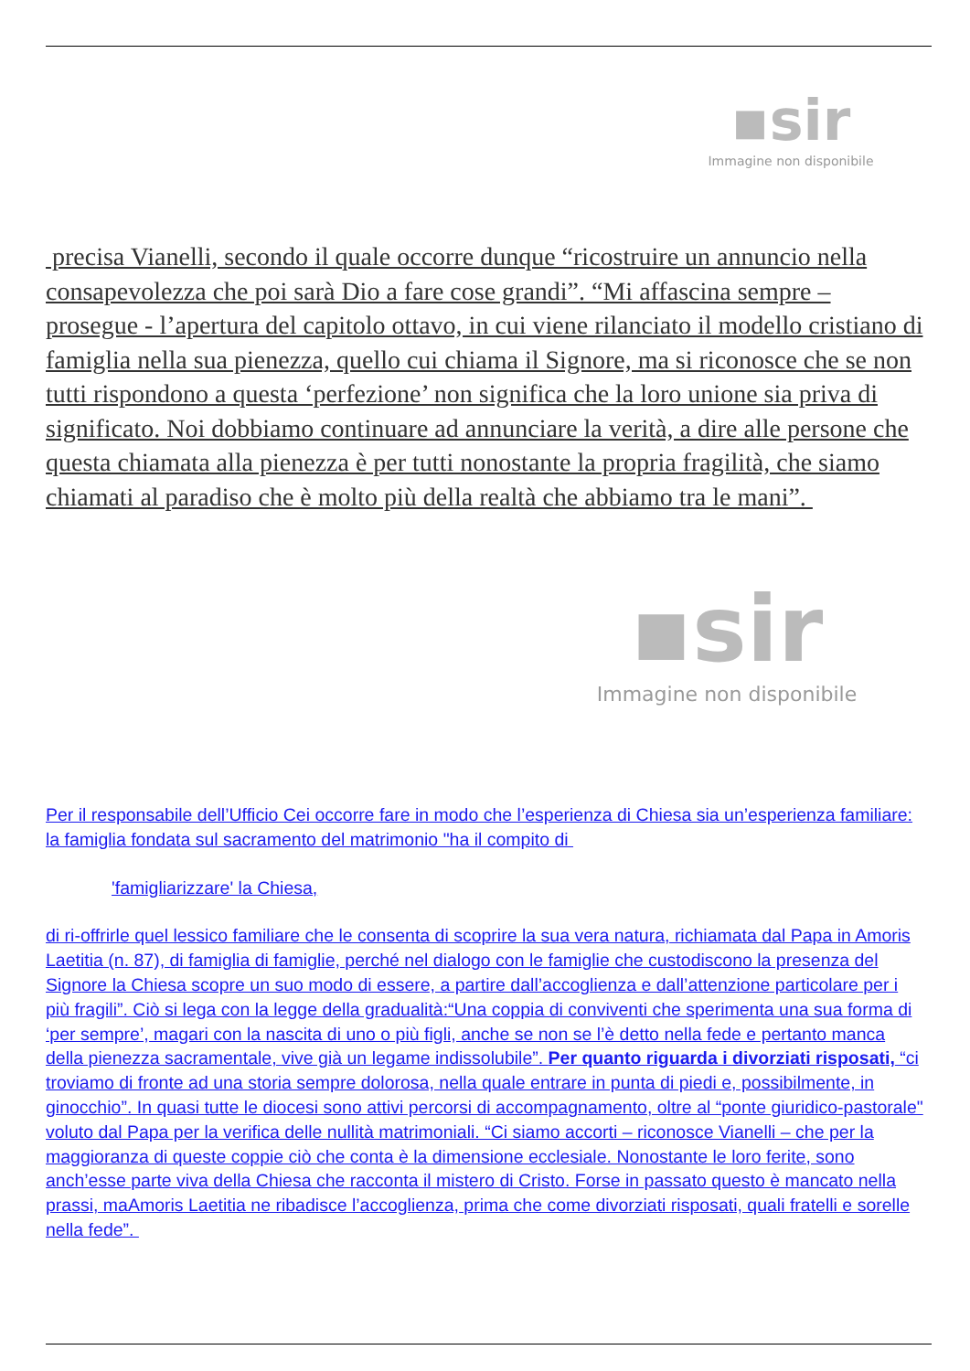▪sir
Immagine non disponibile
precisa Vianelli, secondo il quale occorre dunque “ricostruire un annuncio nella consapevolezza che poi sarà Dio a fare cose grandi”. “Mi affascina sempre – prosegue - l’apertura del capitolo ottavo, in cui viene rilanciato il modello cristiano di famiglia nella sua pienezza, quello cui chiama il Signore, ma si riconosce che se non tutti rispondono a questa ‘perfezione’ non significa che la loro unione sia priva di significato. Noi dobbiamo continuare ad annunciare la verità, a dire alle persone che questa chiamata alla pienezza è per tutti nonostante la propria fragilità, che siamo chiamati al paradiso che è molto più della realtà che abbiamo tra le mani”.
▪sir
Immagine non disponibile
Per il responsabile dell’Ufficio Cei occorre fare in modo che l’esperienza di Chiesa sia un’esperienza familiare: la famiglia fondata sul sacramento del matrimonio "ha il compito di
'famigliarizzare' la Chiesa,
di ri-offrirle quel lessico familiare che le consenta di scoprire la sua vera natura, richiamata dal Papa in Amoris Laetitia (n. 87), di famiglia di famiglie, perché nel dialogo con le famiglie che custodiscono la presenza del Signore la Chiesa scopre un suo modo di essere, a partire dall’accoglienza e dall’attenzione particolare per i più fragili”. Ciò si lega con la legge della gradualità:“Una coppia di conviventi che sperimenta una sua forma di ‘per sempre’, magari con la nascita di uno o più figli, anche se non se l’è detto nella fede e pertanto manca della pienezza sacramentale, vive già un legame indissolubile”. Per quanto riguarda i divorziati risposati, “ci troviamo di fronte ad una storia sempre dolorosa, nella quale entrare in punta di piedi e, possibilmente, in ginocchio”. In quasi tutte le diocesi sono attivi percorsi di accompagnamento, oltre al “ponte giuridico-pastorale" voluto dal Papa per la verifica delle nullità matrimoniali. “Ci siamo accorti – riconosce Vianelli – che per la maggioranza di queste coppie ciò che conta è la dimensione ecclesiale. Nonostante le loro ferite, sono anch’esse parte viva della Chiesa che racconta il mistero di Cristo. Forse in passato questo è mancato nella prassi, maAmoris Laetitia ne ribadisce l’accoglienza, prima che come divorziati risposati, quali fratelli e sorelle nella fede”.